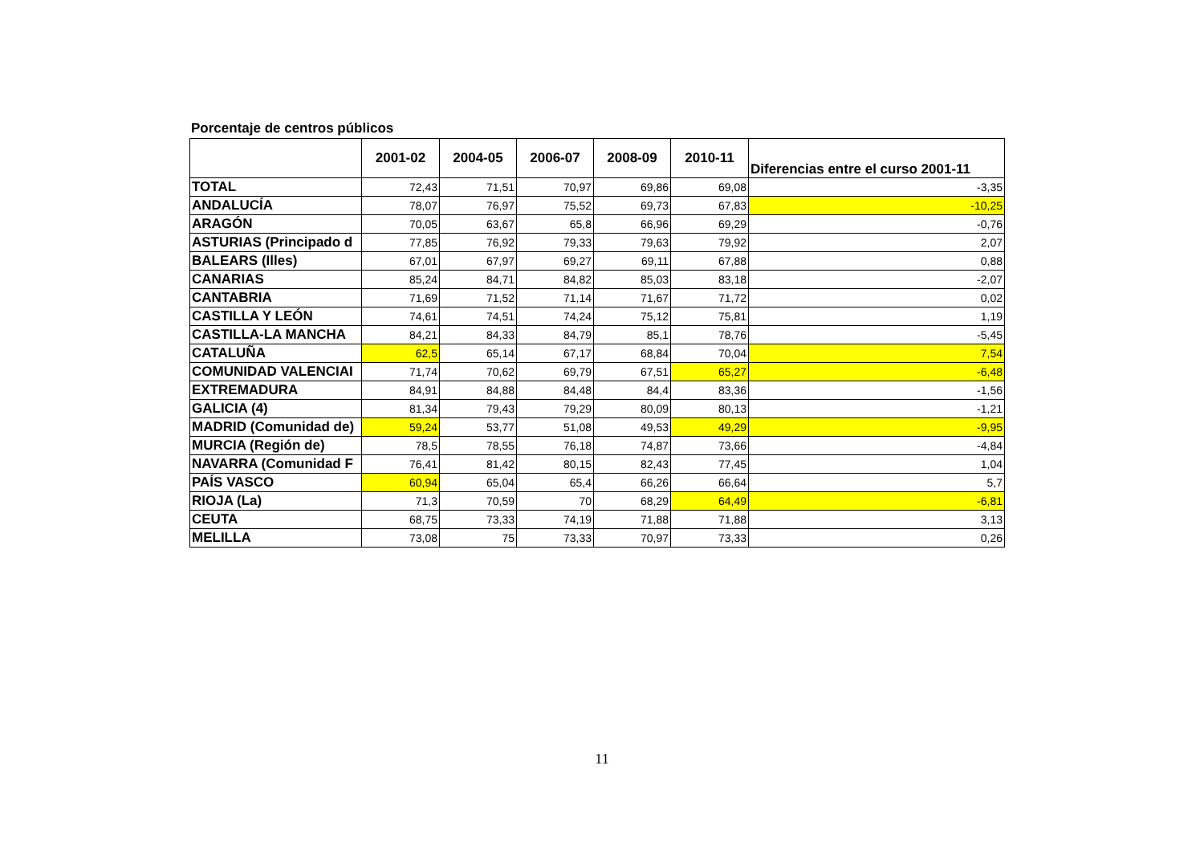Porcentaje de centros públicos
| | 2001-02 | 2004-05 | 2006-07 | 2008-09 | 2010-11 | Diferencias entre el curso 2001-11 |
| --- | --- | --- | --- | --- | --- | --- |
| TOTAL | 72,43 | 71,51 | 70,97 | 69,86 | 69,08 | -3,35 |
| ANDALUCÍA | 78,07 | 76,97 | 75,52 | 69,73 | 67,83 | -10,25 |
| ARAGÓN | 70,05 | 63,67 | 65,8 | 66,96 | 69,29 | -0,76 |
| ASTURIAS (Principado d | 77,85 | 76,92 | 79,33 | 79,63 | 79,92 | 2,07 |
| BALEARS (Illes) | 67,01 | 67,97 | 69,27 | 69,11 | 67,88 | 0,88 |
| CANARIAS | 85,24 | 84,71 | 84,82 | 85,03 | 83,18 | -2,07 |
| CANTABRIA | 71,69 | 71,52 | 71,14 | 71,67 | 71,72 | 0,02 |
| CASTILLA Y LEÓN | 74,61 | 74,51 | 74,24 | 75,12 | 75,81 | 1,19 |
| CASTILLA-LA MANCHA | 84,21 | 84,33 | 84,79 | 85,1 | 78,76 | -5,45 |
| CATALUÑA | 62,5 | 65,14 | 67,17 | 68,84 | 70,04 | 7,54 |
| COMUNIDAD VALENCIAI | 71,74 | 70,62 | 69,79 | 67,51 | 65,27 | -6,48 |
| EXTREMADURA | 84,91 | 84,88 | 84,48 | 84,4 | 83,36 | -1,56 |
| GALICIA (4) | 81,34 | 79,43 | 79,29 | 80,09 | 80,13 | -1,21 |
| MADRID (Comunidad de) | 59,24 | 53,77 | 51,08 | 49,53 | 49,29 | -9,95 |
| MURCIA (Región de) | 78,5 | 78,55 | 76,18 | 74,87 | 73,66 | -4,84 |
| NAVARRA (Comunidad F | 76,41 | 81,42 | 80,15 | 82,43 | 77,45 | 1,04 |
| PAÍS VASCO | 60,94 | 65,04 | 65,4 | 66,26 | 66,64 | 5,7 |
| RIOJA (La) | 71,3 | 70,59 | 70 | 68,29 | 64,49 | -6,81 |
| CEUTA | 68,75 | 73,33 | 74,19 | 71,88 | 71,88 | 3,13 |
| MELILLA | 73,08 | 75 | 73,33 | 70,97 | 73,33 | 0,26 |
11